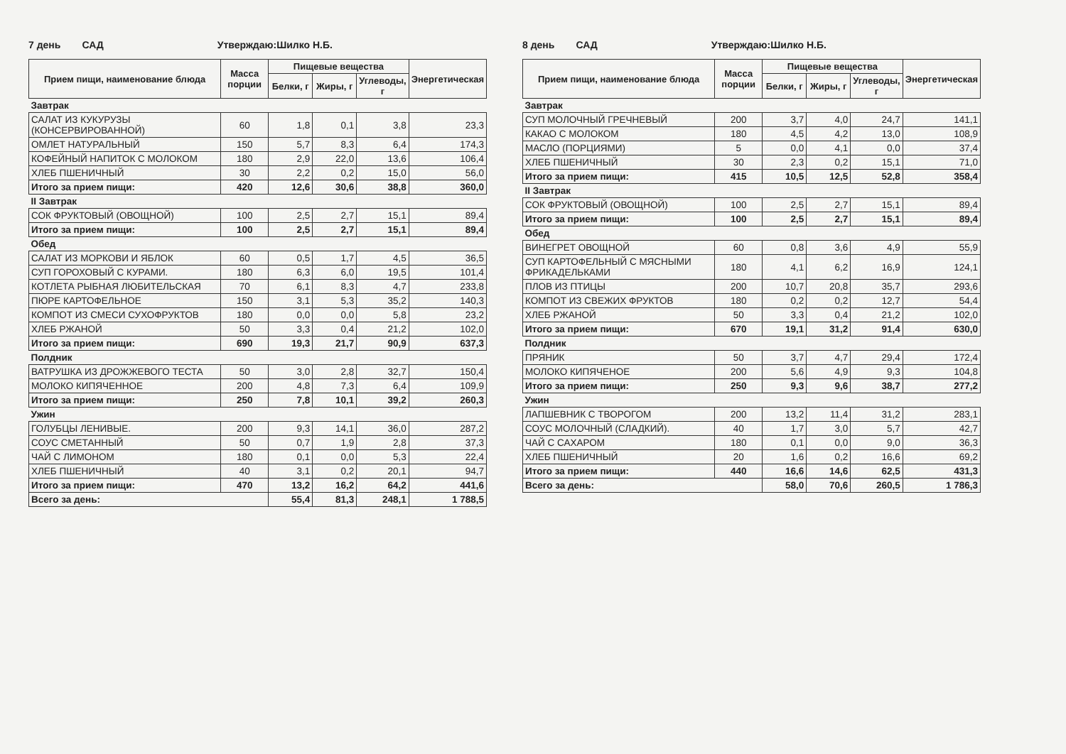7 день САД Утверждаю:Шилко Н.Б.
| Прием пищи, наименование блюда | Масса порции | Пищевые вещества | | | Энергетическая |
| --- | --- | --- | --- | --- | --- |
| | | Белки, г | Жиры, г | Углеводы, г | |
| Завтрак | | | | | |
| САЛАТ ИЗ КУКУРУЗЫ (КОНСЕРВИРОВАННОЙ) | 60 | 1,8 | 0,1 | 3,8 | 23,3 |
| ОМЛЕТ НАТУРАЛЬНЫЙ | 150 | 5,7 | 8,3 | 6,4 | 174,3 |
| КОФЕЙНЫЙ НАПИТОК С МОЛОКОМ | 180 | 2,9 | 22,0 | 13,6 | 106,4 |
| ХЛЕБ ПШЕНИЧНЫЙ | 30 | 2,2 | 0,2 | 15,0 | 56,0 |
| Итого за прием пищи: | 420 | 12,6 | 30,6 | 38,8 | 360,0 |
| II Завтрак | | | | | |
| СОК ФРУКТОВЫЙ (ОВОЩНОЙ) | 100 | 2,5 | 2,7 | 15,1 | 89,4 |
| Итого за прием пищи: | 100 | 2,5 | 2,7 | 15,1 | 89,4 |
| Обед | | | | | |
| САЛАТ ИЗ МОРКОВИ И ЯБЛОК | 60 | 0,5 | 1,7 | 4,5 | 36,5 |
| СУП ГОРОХОВЫЙ С КУРАМИ. | 180 | 6,3 | 6,0 | 19,5 | 101,4 |
| КОТЛЕТА РЫБНАЯ ЛЮБИТЕЛЬСКАЯ | 70 | 6,1 | 8,3 | 4,7 | 233,8 |
| ПЮРЕ КАРТОФЕЛЬНОЕ | 150 | 3,1 | 5,3 | 35,2 | 140,3 |
| КОМПОТ ИЗ СМЕСИ СУХОФРУКТОВ | 180 | 0,0 | 0,0 | 5,8 | 23,2 |
| ХЛЕБ РЖАНОЙ | 50 | 3,3 | 0,4 | 21,2 | 102,0 |
| Итого за прием пищи: | 690 | 19,3 | 21,7 | 90,9 | 637,3 |
| Полдник | | | | | |
| ВАТРУШКА ИЗ ДРОЖЖЕВОГО ТЕСТА | 50 | 3,0 | 2,8 | 32,7 | 150,4 |
| МОЛОКО КИПЯЧЕННОЕ | 200 | 4,8 | 7,3 | 6,4 | 109,9 |
| Итого за прием пищи: | 250 | 7,8 | 10,1 | 39,2 | 260,3 |
| Ужин | | | | | |
| ГОЛУБЦЫ ЛЕНИВЫЕ. | 200 | 9,3 | 14,1 | 36,0 | 287,2 |
| СОУС СМЕТАННЫЙ | 50 | 0,7 | 1,9 | 2,8 | 37,3 |
| ЧАЙ С ЛИМОНОМ | 180 | 0,1 | 0,0 | 5,3 | 22,4 |
| ХЛЕБ ПШЕНИЧНЫЙ | 40 | 3,1 | 0,2 | 20,1 | 94,7 |
| Итого за прием пищи: | 470 | 13,2 | 16,2 | 64,2 | 441,6 |
| Всего за день: | | 55,4 | 81,3 | 248,1 | 1 788,5 |
8 день САД Утверждаю:Шилко Н.Б.
| Прием пищи, наименование блюда | Масса порции | Пищевые вещества | | | Энергетическая |
| --- | --- | --- | --- | --- | --- |
| | | Белки, г | Жиры, г | Углеводы, г | |
| Завтрак | | | | | |
| СУП МОЛОЧНЫЙ ГРЕЧНЕВЫЙ | 200 | 3,7 | 4,0 | 24,7 | 141,1 |
| КАКАО С МОЛОКОМ | 180 | 4,5 | 4,2 | 13,0 | 108,9 |
| МАСЛО (ПОРЦИЯМИ) | 5 | 0,0 | 4,1 | 0,0 | 37,4 |
| ХЛЕБ ПШЕНИЧНЫЙ | 30 | 2,3 | 0,2 | 15,1 | 71,0 |
| Итого за прием пищи: | 415 | 10,5 | 12,5 | 52,8 | 358,4 |
| II Завтрак | | | | | |
| СОК ФРУКТОВЫЙ (ОВОЩНОЙ) | 100 | 2,5 | 2,7 | 15,1 | 89,4 |
| Итого за прием пищи: | 100 | 2,5 | 2,7 | 15,1 | 89,4 |
| Обед | | | | | |
| ВИНЕГРЕТ ОВОЩНОЙ | 60 | 0,8 | 3,6 | 4,9 | 55,9 |
| СУП КАРТОФЕЛЬНЫЙ С МЯСНЫМИ ФРИКАДЕЛЬКАМИ | 180 | 4,1 | 6,2 | 16,9 | 124,1 |
| ПЛОВ ИЗ ПТИЦЫ | 200 | 10,7 | 20,8 | 35,7 | 293,6 |
| КОМПОТ ИЗ СВЕЖИХ ФРУКТОВ | 180 | 0,2 | 0,2 | 12,7 | 54,4 |
| ХЛЕБ РЖАНОЙ | 50 | 3,3 | 0,4 | 21,2 | 102,0 |
| Итого за прием пищи: | 670 | 19,1 | 31,2 | 91,4 | 630,0 |
| Полдник | | | | | |
| ПРЯНИК | 50 | 3,7 | 4,7 | 29,4 | 172,4 |
| МОЛОКО КИПЯЧЕНОЕ | 200 | 5,6 | 4,9 | 9,3 | 104,8 |
| Итого за прием пищи: | 250 | 9,3 | 9,6 | 38,7 | 277,2 |
| Ужин | | | | | |
| ЛАПШЕВНИК С ТВОРОГОМ | 200 | 13,2 | 11,4 | 31,2 | 283,1 |
| СОУС МОЛОЧНЫЙ (СЛАДКИЙ). | 40 | 1,7 | 3,0 | 5,7 | 42,7 |
| ЧАЙ С САХАРОМ | 180 | 0,1 | 0,0 | 9,0 | 36,3 |
| ХЛЕБ ПШЕНИЧНЫЙ | 20 | 1,6 | 0,2 | 16,6 | 69,2 |
| Итого за прием пищи: | 440 | 16,6 | 14,6 | 62,5 | 431,3 |
| Всего за день: | | 58,0 | 70,6 | 260,5 | 1 786,3 |